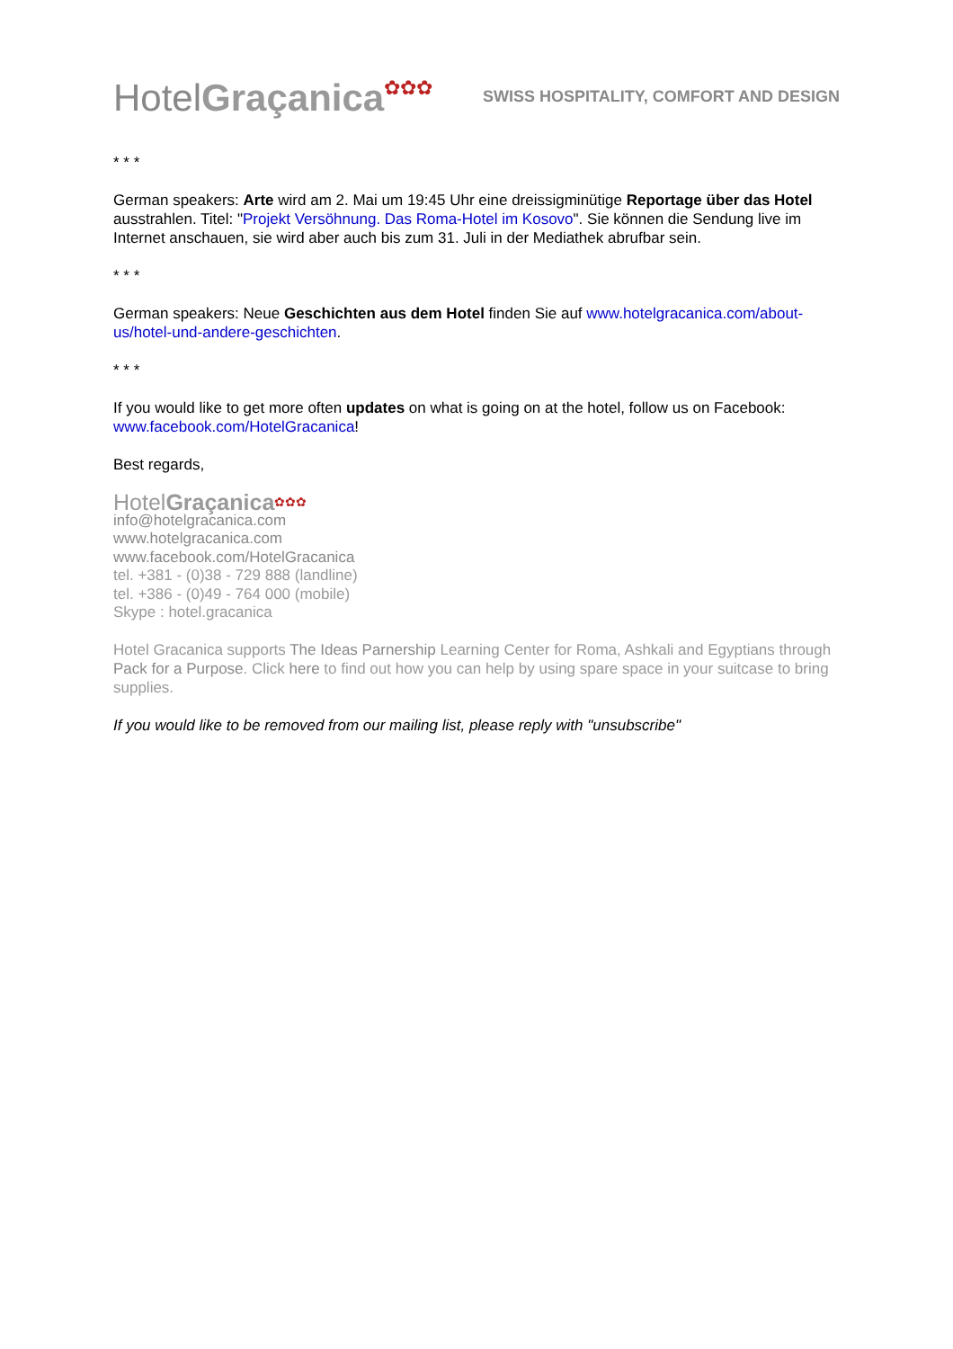HotelGraçanica✿✿✿
SWISS HOSPITALITY, COMFORT AND DESIGN
* * *
German speakers: Arte wird am 2. Mai um 19:45 Uhr eine dreissigminütige Reportage über das Hotel ausstrahlen. Titel: "Projekt Versöhnung. Das Roma-Hotel im Kosovo". Sie können die Sendung live im Internet anschauen, sie wird aber auch bis zum 31. Juli in der Mediathek abrufbar sein.
* * *
German speakers: Neue Geschichten aus dem Hotel finden Sie auf www.hotelgracanica.com/about-us/hotel-und-andere-geschichten.
* * *
If you would like to get more often updates on what is going on at the hotel, follow us on Facebook: www.facebook.com/HotelGracanica!
Best regards,
HotelGraçanica✿✿✿
info@hotelgracanica.com
www.hotelgracanica.com
www.facebook.com/HotelGracanica
tel. +381 - (0)38 - 729 888 (landline)
tel. +386 - (0)49 - 764 000 (mobile)
Skype : hotel.gracanica
Hotel Gracanica supports The Ideas Parnership Learning Center for Roma, Ashkali and Egyptians through Pack for a Purpose. Click here to find out how you can help by using spare space in your suitcase to bring supplies.
If you would like to be removed from our mailing list, please reply with "unsubscribe"